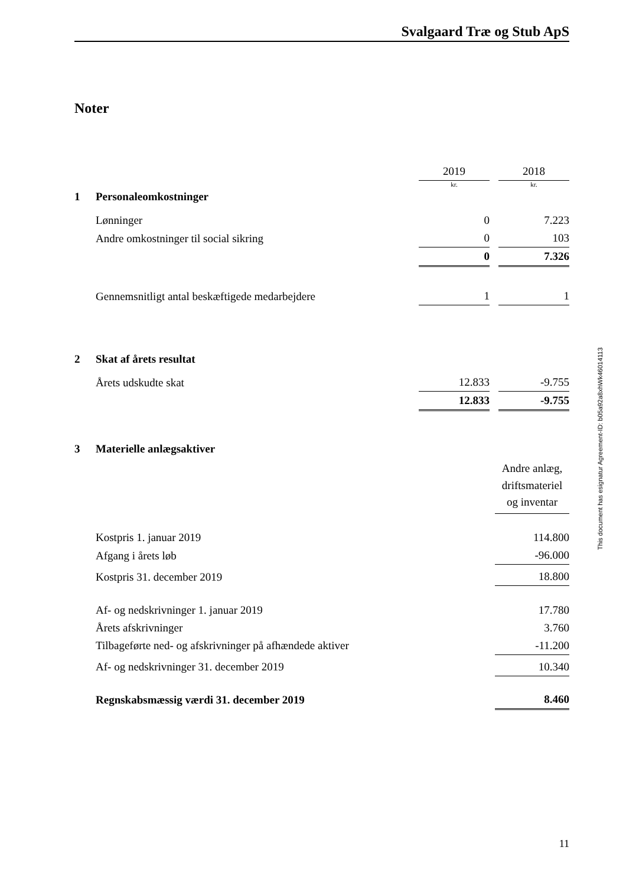Svalgaard Træ og Stub ApS
Noter
| | | 2019 | | 2018 |
| | | kr. | | kr. |
| 1 | Personaleomkostninger | | | |
| | Lønninger | 0 | | 7.223 |
| | Andre omkostninger til social sikring | 0 | | 103 |
| | | 0 | | 7.326 |
| | Gennemsnitligt antal beskæftigede medarbejdere | 1 | | 1 |
| 2 | Skat af årets resultat | | | |
| | Årets udskudte skat | 12.833 | | -9.755 |
| | | 12.833 | | -9.755 |
| 3 | Materielle anlægsaktiver | |
| | | Andre anlæg, driftsmateriel og inventar |
| | Kostpris 1. januar 2019 | 114.800 |
| | Afgang i årets løb | -96.000 |
| | Kostpris 31. december 2019 | 18.800 |
| | Af- og nedskrivninger 1. januar 2019 | 17.780 |
| | Årets afskrivninger | 3.760 |
| | Tilbageførte ned- og afskrivninger på afhændede aktiver | -11.200 |
| | Af- og nedskrivninger 31. december 2019 | 10.340 |
| | Regnskabsmæssig værdi 31. december 2019 | 8.460 |
This document has esignatur Agreement-ID: b05a92a8xhWk46014113
11